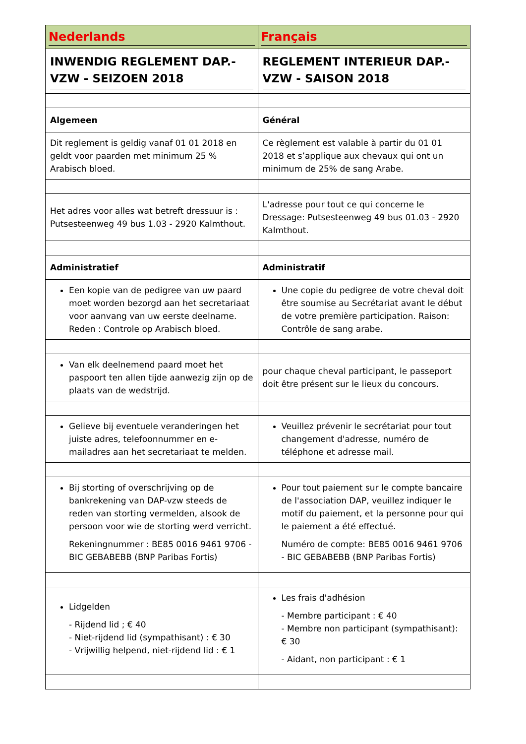| Nederlands | Français |
| --- | --- |
| INWENDIG REGLEMENT DAP.-VZW - SEIZOEN 2018 | REGLEMENT INTERIEUR DAP.-VZW - SAISON 2018 |
| Algemeen | Général |
| Dit reglement is geldig vanaf 01 01 2018 en geldt voor paarden met minimum 25 % Arabisch bloed. | Ce règlement est valable à partir du 01 01 2018 et s’applique aux chevaux qui ont un minimum de 25% de sang Arabe. |
| Het adres voor alles wat betreft dressuur is : Putsesteenweg 49 bus 1.03 - 2920 Kalmthout. | L'adresse pour tout ce qui concerne le Dressage: Putsesteenweg 49 bus 01.03 - 2920 Kalmthout. |
| Administratief | Administratif |
| Een kopie van de pedigree van uw paard moet worden bezorgd aan het secretariaat voor aanvang van uw eerste deelname. Reden : Controle op Arabisch bloed. | Une copie du pedigree de votre cheval doit être soumise au Secrétariat avant le début de votre première participation. Raison: Contrôle de sang arabe. |
| Van elk deelnemend paard moet het paspoort ten allen tijde aanwezig zijn op de plaats van de wedstrijd. | pour chaque cheval participant, le passeport doit être présent sur le lieux du concours. |
| Gelieve bij eventuele veranderingen het juiste adres, telefoonnummer en e-mailadres aan het secretariaat te melden. | Veuillez prévenir le secrétariat pour tout changement d'adresse, numéro de téléphone et adresse mail. |
| Bij storting of overschrijving op de bankrekening van DAP-vzw steeds de reden van storting vermelden, alsook de persoon voor wie de storting werd verricht. Rekeningnummer : BE85 0016 9461 9706 - BIC GEBABEBB (BNP Paribas Fortis) | Pour tout paiement sur le compte bancaire de l'association DAP, veuillez indiquer le motif du paiement, et la personne pour qui le paiement a été effectué. Numéro de compte: BE85 0016 9461 9706 - BIC GEBABEBB (BNP Paribas Fortis) |
| Lidgelden - Rijdend lid ; € 40 - Niet-rijdend lid (sympathisant) : € 30 - Vrijwillig helpend, niet-rijdend lid : € 1 | Les frais d'adhésion - Membre participant : € 40 - Membre non participant (sympathisant): € 30 - Aidant, non participant : € 1 |